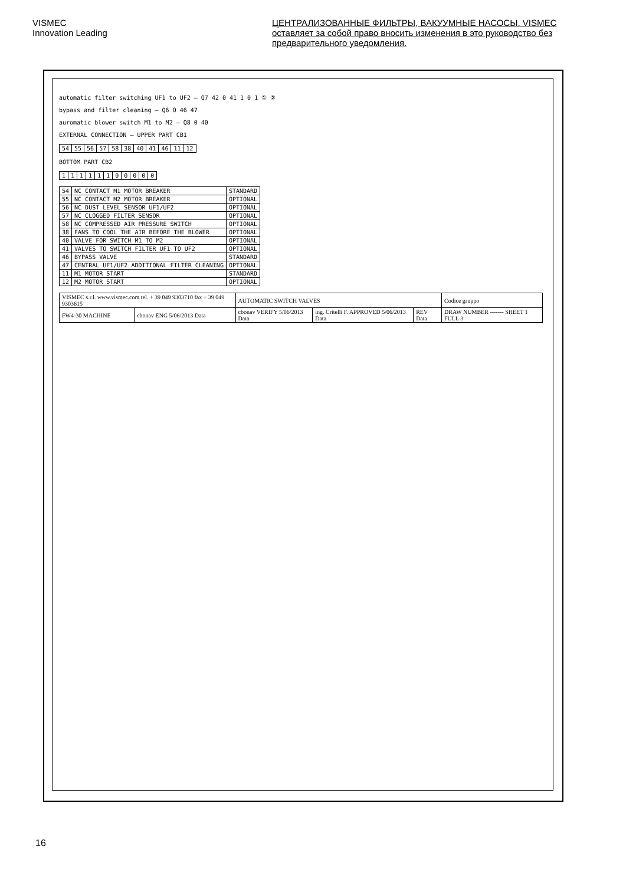VISMEC
Innovation Leading
ЦЕНТРАЛИЗОВАННЫЕ ФИЛЬТРЫ, ВАКУУМНЫЕ НАСОСЫ. VISMEC оставляет за собой право вносить изменения в это руководство без предварительного уведомления.
automatic filter switching UF1 to UF2 — Q7 42 0 41 1 0 1 ① ②
bypass and filter cleaning — Q6 0 46 47
auromatic blower switch M1 to M2 — Q8 0 40
EXTERNAL CONNECTION — UPPER PART CB1
| 54 | 55 | 56 | 57 | 58 | 38 | 40 | 41 | 46 | 11 | 12 |
BOTTOM PART CB2
| 1 | 1 | 1 | 1 | 1 | 1 | 0 | 0 | 0 | 0 | 0 |
| 54 | NC CONTACT M1 MOTOR BREAKER | STANDARD |
| 55 | NC CONTACT M2 MOTOR BREAKER | OPTIONAL |
| 56 | NC DUST LEVEL SENSOR UF1/UF2 | OPTIONAL |
| 57 | NC CLOGGED FILTER SENSOR | OPTIONAL |
| 58 | NC COMPRESSED AIR PRESSURE SWITCH | OPTIONAL |
| 38 | FANS TO COOL THE AIR BEFORE THE BLOWER | OPTIONAL |
| 40 | VALVE FOR SWITCH M1 TO M2 | OPTIONAL |
| 41 | VALVES TO SWITCH FILTER UF1 TO UF2 | OPTIONAL |
| 46 | BYPASS VALVE | STANDARD |
| 47 | CENTRAL UF1/UF2 ADDITIONAL FILTER CLEANING | OPTIONAL |
| 11 | M1 MOTOR START | STANDARD |
| 12 | M2 MOTOR START | OPTIONAL |
| VISMEC s.r.l. www.vismec.com tel. + 39 049 9303710 fax + 39 049 9303615 | | AUTOMATIC SWITCH VALVES | | | Codice gruppo |
| FW4-30 MACHINE | cbonav ENG 5/06/2013 Data | cbonav VERIFY 5/06/2013 Data | ing. Critelli F. APPROVED 5/06/2013 Data | REV Data | DRAW NUMBER ------- SHEET 1 FULL 3 |
16